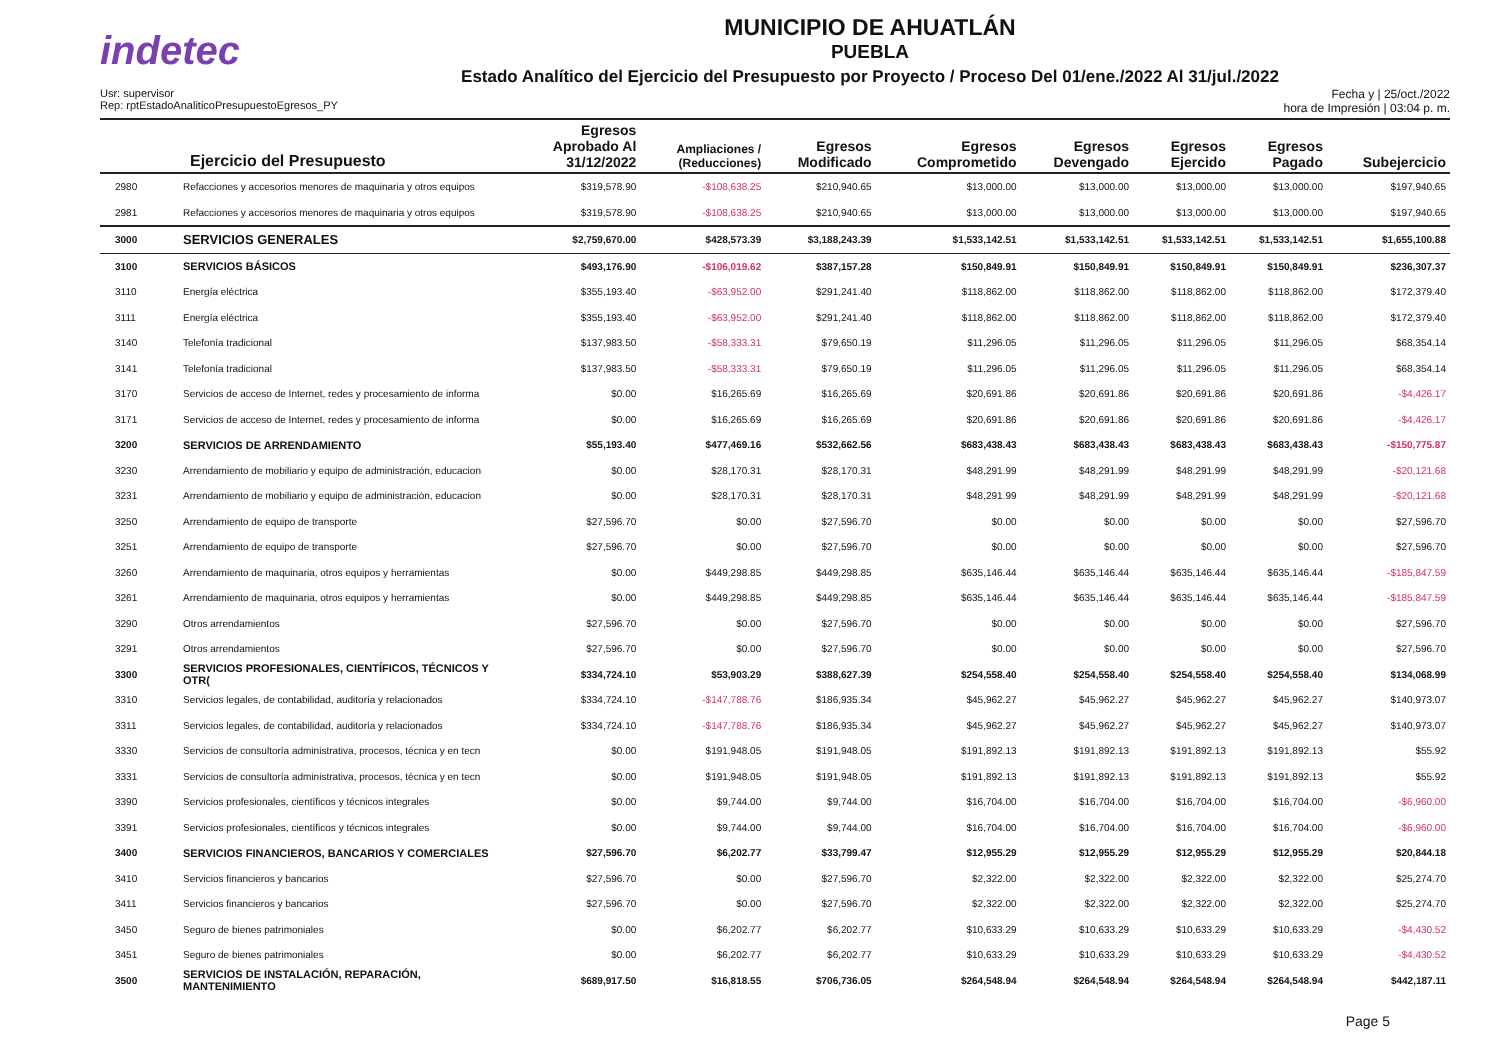indetec
MUNICIPIO DE AHUATLÁN
PUEBLA
Estado Analítico del Ejercicio del Presupuesto por Proyecto / Proceso Del 01/ene./2022 Al 31/jul./2022
Usr: supervisor
Rep: rptEstadoAnaliticoPresupuestoEgresos_PY
Fecha y | 25/oct./2022
hora de Impresión | 03:04 p. m.
| Ejercicio del Presupuesto | | Egresos Aprobado Al 31/12/2022 | Ampliaciones / (Reducciones) | Egresos Modificado | Egresos Comprometido | Egresos Devengado | Egresos Ejercido | Egresos Pagado | Subejercicio |
| --- | --- | --- | --- | --- | --- | --- | --- | --- | --- |
| 2980 | Refacciones y accesorios menores de maquinaria y otros equipos | $319,578.90 | -$108,638.25 | $210,940.65 | $13,000.00 | $13,000.00 | $13,000.00 | $13,000.00 | $197,940.65 |
| 2981 | Refacciones y accesorios menores de maquinaria y otros equipos | $319,578.90 | -$108,638.25 | $210,940.65 | $13,000.00 | $13,000.00 | $13,000.00 | $13,000.00 | $197,940.65 |
| 3000 | SERVICIOS GENERALES | $2,759,670.00 | $428,573.39 | $3,188,243.39 | $1,533,142.51 | $1,533,142.51 | $1,533,142.51 | $1,533,142.51 | $1,655,100.88 |
| 3100 | SERVICIOS BÁSICOS | $493,176.90 | -$106,019.62 | $387,157.28 | $150,849.91 | $150,849.91 | $150,849.91 | $150,849.91 | $236,307.37 |
| 3110 | Energía eléctrica | $355,193.40 | -$63,952.00 | $291,241.40 | $118,862.00 | $118,862.00 | $118,862.00 | $118,862.00 | $172,379.40 |
| 3111 | Energía eléctrica | $355,193.40 | -$63,952.00 | $291,241.40 | $118,862.00 | $118,862.00 | $118,862.00 | $118,862.00 | $172,379.40 |
| 3140 | Telefonía tradicional | $137,983.50 | -$58,333.31 | $79,650.19 | $11,296.05 | $11,296.05 | $11,296.05 | $11,296.05 | $68,354.14 |
| 3141 | Telefonía tradicional | $137,983.50 | -$58,333.31 | $79,650.19 | $11,296.05 | $11,296.05 | $11,296.05 | $11,296.05 | $68,354.14 |
| 3170 | Servicios de acceso de Internet, redes y procesamiento de informa | $0.00 | $16,265.69 | $16,265.69 | $20,691.86 | $20,691.86 | $20,691.86 | $20,691.86 | -$4,426.17 |
| 3171 | Servicios de acceso de Internet, redes y procesamiento de informa | $0.00 | $16,265.69 | $16,265.69 | $20,691.86 | $20,691.86 | $20,691.86 | $20,691.86 | -$4,426.17 |
| 3200 | SERVICIOS DE ARRENDAMIENTO | $55,193.40 | $477,469.16 | $532,662.56 | $683,438.43 | $683,438.43 | $683,438.43 | $683,438.43 | -$150,775.87 |
| 3230 | Arrendamiento de mobiliario y equipo de administración, educacion | $0.00 | $28,170.31 | $28,170.31 | $48,291.99 | $48,291.99 | $48,291.99 | $48,291.99 | -$20,121.68 |
| 3231 | Arrendamiento de mobiliario y equipo de administración, educacion | $0.00 | $28,170.31 | $28,170.31 | $48,291.99 | $48,291.99 | $48,291.99 | $48,291.99 | -$20,121.68 |
| 3250 | Arrendamiento de equipo de transporte | $27,596.70 | $0.00 | $27,596.70 | $0.00 | $0.00 | $0.00 | $0.00 | $27,596.70 |
| 3251 | Arrendamiento de equipo de transporte | $27,596.70 | $0.00 | $27,596.70 | $0.00 | $0.00 | $0.00 | $0.00 | $27,596.70 |
| 3260 | Arrendamiento de maquinaria, otros equipos y herramientas | $0.00 | $449,298.85 | $449,298.85 | $635,146.44 | $635,146.44 | $635,146.44 | $635,146.44 | -$185,847.59 |
| 3261 | Arrendamiento de maquinaria, otros equipos y herramientas | $0.00 | $449,298.85 | $449,298.85 | $635,146.44 | $635,146.44 | $635,146.44 | $635,146.44 | -$185,847.59 |
| 3290 | Otros arrendamientos | $27,596.70 | $0.00 | $27,596.70 | $0.00 | $0.00 | $0.00 | $0.00 | $27,596.70 |
| 3291 | Otros arrendamientos | $27,596.70 | $0.00 | $27,596.70 | $0.00 | $0.00 | $0.00 | $0.00 | $27,596.70 |
| 3300 | SERVICIOS PROFESIONALES, CIENTÍFICOS, TÉCNICOS Y OTR( | $334,724.10 | $53,903.29 | $388,627.39 | $254,558.40 | $254,558.40 | $254,558.40 | $254,558.40 | $134,068.99 |
| 3310 | Servicios legales, de contabilidad, auditoría y relacionados | $334,724.10 | -$147,788.76 | $186,935.34 | $45,962.27 | $45,962.27 | $45,962.27 | $45,962.27 | $140,973.07 |
| 3311 | Servicios legales, de contabilidad, auditoría y relacionados | $334,724.10 | -$147,788.76 | $186,935.34 | $45,962.27 | $45,962.27 | $45,962.27 | $45,962.27 | $140,973.07 |
| 3330 | Servicios de consultoría administrativa, procesos, técnica y en tecn | $0.00 | $191,948.05 | $191,948.05 | $191,892.13 | $191,892.13 | $191,892.13 | $191,892.13 | $55.92 |
| 3331 | Servicios de consultoría administrativa, procesos, técnica y en tecn | $0.00 | $191,948.05 | $191,948.05 | $191,892.13 | $191,892.13 | $191,892.13 | $191,892.13 | $55.92 |
| 3390 | Servicios profesionales, científicos y técnicos integrales | $0.00 | $9,744.00 | $9,744.00 | $16,704.00 | $16,704.00 | $16,704.00 | $16,704.00 | -$6,960.00 |
| 3391 | Servicios profesionales, científicos y técnicos integrales | $0.00 | $9,744.00 | $9,744.00 | $16,704.00 | $16,704.00 | $16,704.00 | $16,704.00 | -$6,960.00 |
| 3400 | SERVICIOS FINANCIEROS, BANCARIOS Y COMERCIALES | $27,596.70 | $6,202.77 | $33,799.47 | $12,955.29 | $12,955.29 | $12,955.29 | $12,955.29 | $20,844.18 |
| 3410 | Servicios financieros y bancarios | $27,596.70 | $0.00 | $27,596.70 | $2,322.00 | $2,322.00 | $2,322.00 | $2,322.00 | $25,274.70 |
| 3411 | Servicios financieros y bancarios | $27,596.70 | $0.00 | $27,596.70 | $2,322.00 | $2,322.00 | $2,322.00 | $2,322.00 | $25,274.70 |
| 3450 | Seguro de bienes patrimoniales | $0.00 | $6,202.77 | $6,202.77 | $10,633.29 | $10,633.29 | $10,633.29 | $10,633.29 | -$4,430.52 |
| 3451 | Seguro de bienes patrimoniales | $0.00 | $6,202.77 | $6,202.77 | $10,633.29 | $10,633.29 | $10,633.29 | $10,633.29 | -$4,430.52 |
| 3500 | SERVICIOS DE INSTALACIÓN, REPARACIÓN, MANTENIMIENTO | $689,917.50 | $16,818.55 | $706,736.05 | $264,548.94 | $264,548.94 | $264,548.94 | $264,548.94 | $442,187.11 |
Page 5